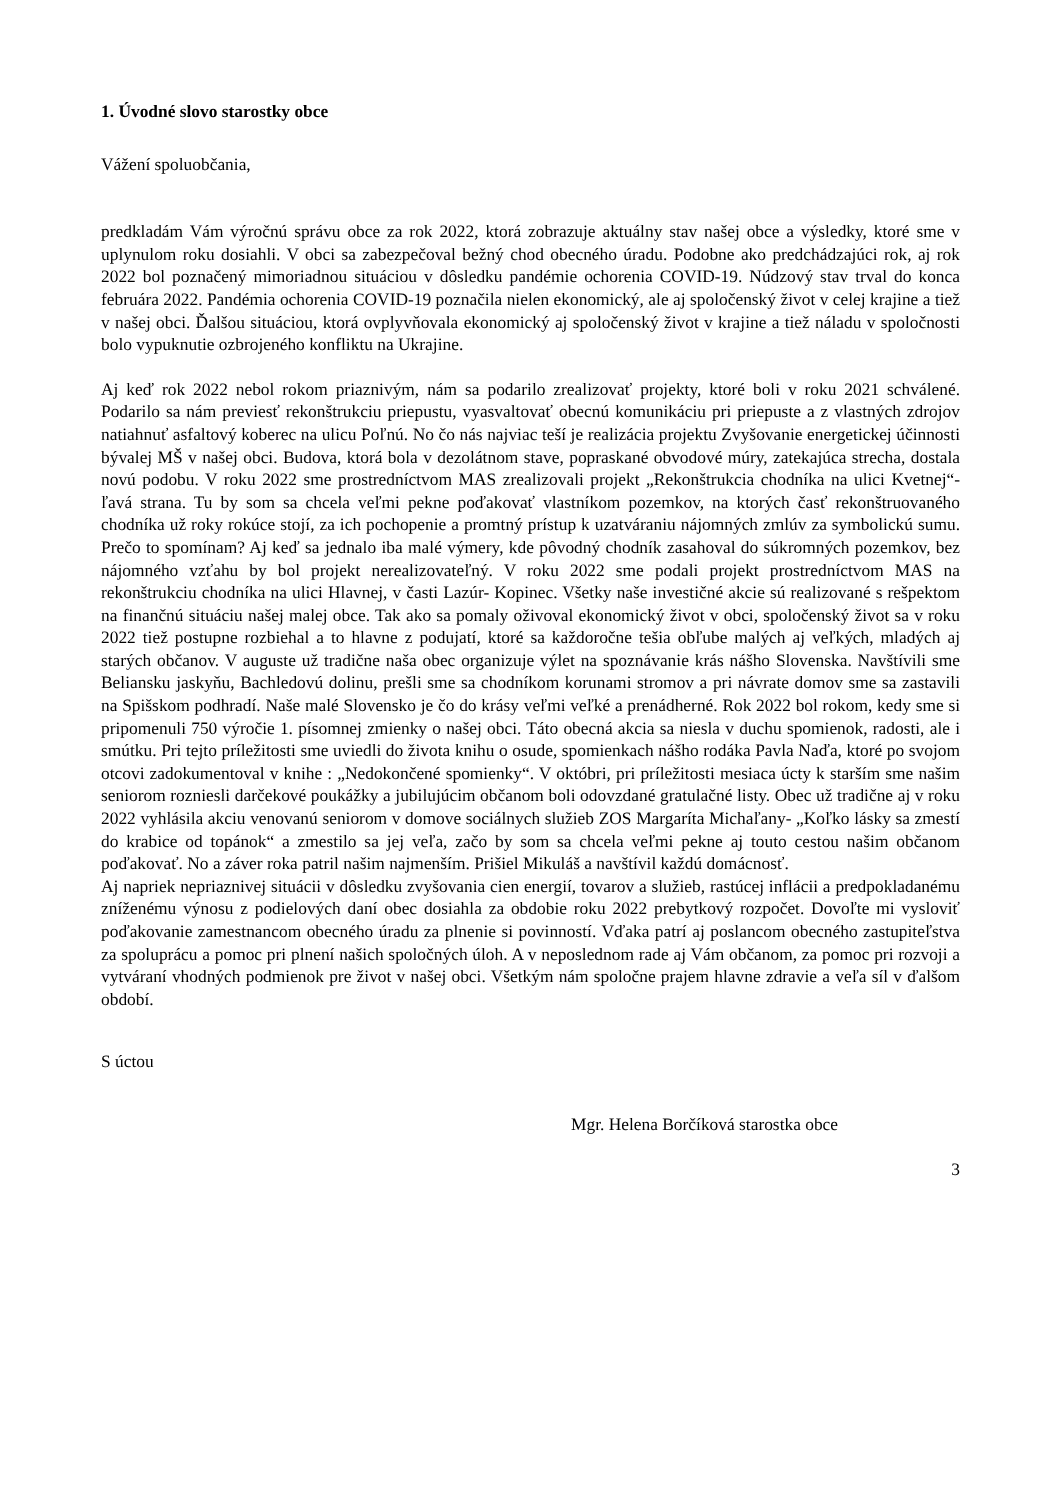1. Úvodné slovo starostky obce
Vážení spoluobčania,
predkladám Vám výročnú správu obce za rok 2022, ktorá zobrazuje aktuálny stav našej obce a výsledky, ktoré sme v uplynulom roku dosiahli. V obci sa zabezpečoval bežný chod obecného úradu. Podobne ako predchádzajúci rok, aj rok 2022 bol poznačený mimoriadnou situáciou v dôsledku pandémie ochorenia COVID-19. Núdzový stav trval do konca februára 2022. Pandémia ochorenia COVID-19 poznačila nielen ekonomický, ale aj spoločenský život v celej krajine a tiež v našej obci. Ďalšou situáciou, ktorá ovplyvňovala ekonomický aj spoločenský život v krajine a tiež náladu v spoločnosti bolo vypuknutie ozbrojeného konfliktu na Ukrajine.
Aj keď rok 2022 nebol rokom priaznivým, nám sa podarilo zrealizovať projekty, ktoré boli v roku 2021 schválené. Podarilo sa nám previesť rekonštrukciu priepustu, vyasvaltovať obecnú komunikáciu pri priepuste a z vlastných zdrojov natiahnuť asfaltový koberec na ulicu Poľnú. No čo nás najviac teší je realizácia projektu Zvyšovanie energetickej účinnosti bývalej MŠ v našej obci. Budova, ktorá bola v dezolátnom stave, popraskané obvodové múry, zatekajúca strecha, dostala novú podobu. V roku 2022 sme prostredníctvom MAS zrealizovali projekt „Rekonštrukcia chodníka na ulici Kvetnej“- ľavá strana. Tu by som sa chcela veľmi pekne poďakovať vlastníkom pozemkov, na ktorých časť rekonštruovaného chodníka už roky rokúce stojí, za ich pochopenie a promtný prístup k uzatváraniu nájomných zmlúv za symbolickú sumu. Prečo to spomínam? Aj keď sa jednalo iba malé výmery, kde pôvodný chodník zasahoval do súkromných pozemkov, bez nájomného vzťahu by bol projekt nerealizovateľný. V roku 2022 sme podali projekt prostredníctvom MAS na rekonštrukciu chodníka na ulici Hlavnej, v časti Lazúr- Kopinec. Všetky naše investičné akcie sú realizované s rešpektom na finančnú situáciu našej malej obce. Tak ako sa pomaly oživoval ekonomický život v obci, spoločenský život sa v roku 2022 tiež postupne rozbiehal a to hlavne z podujatí, ktoré sa každoročne tešia obľube malých aj veľkých, mladých aj starých občanov. V auguste už tradične naša obec organizuje výlet na spoznávanie krás nášho Slovenska. Navštívili sme Beliansku jaskyňu, Bachledovú dolinu, prešli sme sa chodníkom korunami stromov a pri návrate domov sme sa zastavili na Spišskom podhradí. Naše malé Slovensko je čo do krásy veľmi veľké a prenádherné. Rok 2022 bol rokom, kedy sme si pripomenuli 750 výročie 1. písomnej zmienky o našej obci. Táto obecná akcia sa niesla v duchu spomienok, radosti, ale i smútku. Pri tejto príležitosti sme uviedli do života knihu o osude, spomienkach nášho rodáka Pavla Naďa, ktoré po svojom otcovi zadokumentoval v knihe : „Nedokončené spomienky“. V októbri, pri príležitosti mesiaca úcty k starším sme našim seniorom rozniesli darčekové poukážky a jubilujúcim občanom boli odovzdané gratulačné listy. Obec už tradične aj v roku 2022 vyhlásila akciu venovanú seniorom v domove sociálnych služieb ZOS Margaríta Michaľany- „Koľko lásky sa zmestí do krabice od topánok“ a zmestilo sa jej veľa, začo by som sa chcela veľmi pekne aj touto cestou našim občanom poďakovať. No a záver roka patril našim najmenším. Prišiel Mikuláš a navštívil každú domácnosť.
Aj napriek nepriaznivej situácii v dôsledku zvyšovania cien energií, tovarov a služieb, rastúcej inflácii a predpokladanému zníženému výnosu z podielových daní obec dosiahla za obdobie roku 2022 prebytkový rozpočet. Dovoľte mi vysloviť poďakovanie zamestnancom obecného úradu za plnenie si povinností. Vďaka patrí aj poslancom obecného zastupiteľstva za spoluprácu a pomoc pri plnení našich spoločných úloh. A v neposlednom rade aj Vám občanom, za pomoc pri rozvoji a vytváraní vhodných podmienok pre život v našej obci. Všetkým nám spoločne prajem hlavne zdravie a veľa síl v ďalšom období.
S úctou
Mgr. Helena Borčíková starostka obce
3